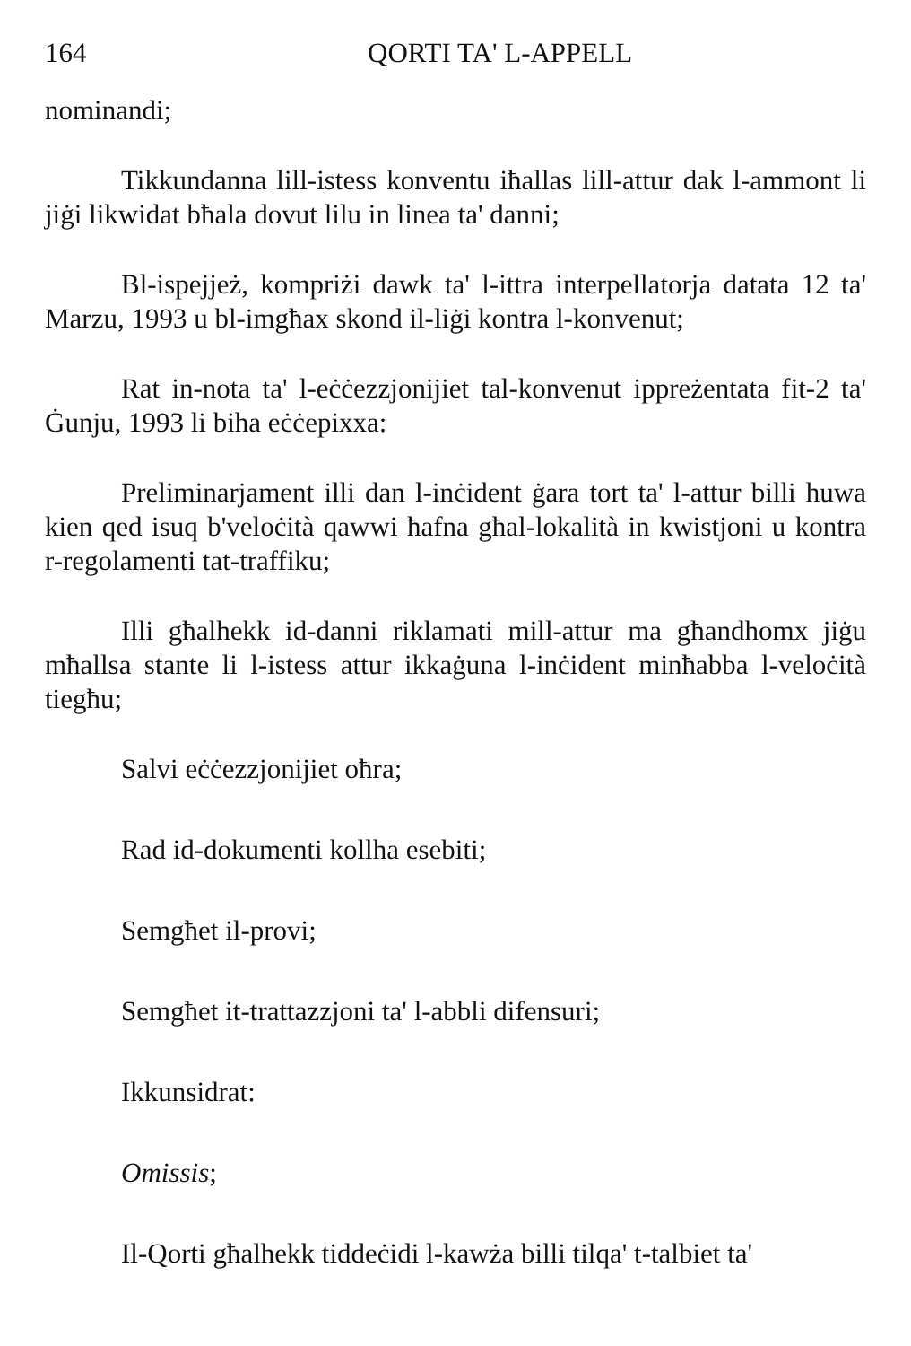164 QORTI TA' L-APPELL
nominandi;
Tikkundanna lill-istess konventu iħallas lill-attur dak l-ammont li jiġi likwidat bħala dovut lilu in linea ta' danni;
Bl-ispejjeż, kompriżi dawk ta' l-ittra interpellatorja datata 12 ta' Marzu, 1993 u bl-imgħax skond il-liġi kontra l-konvenut;
Rat in-nota ta' l-eċċezzjonijiet tal-konvenut ippreżentata fit-2 ta' Ġunju, 1993 li biha eċċepixxa:
Preliminarjament illi dan l-inċident ġara tort ta' l-attur billi huwa kien qed isuq b'veloċità qawwi ħafna għal-lokalità in kwistjoni u kontra r-regolamenti tat-traffiku;
Illi għalhekk id-danni riklamati mill-attur ma għandhomx jiġu mħallsa stante li l-istess attur ikkaġuna l-inċident minħabba l-veloċità tiegħu;
Salvi eċċezzjonijiet oħra;
Rad id-dokumenti kollha esebiti;
Semgħet il-provi;
Semgħet it-trattazzjoni ta' l-abbli difensuri;
Ikkunsidrat:
Omissis;
Il-Qorti għalhekk tiddeċidi l-kawża billi tilqa' t-talbiet ta'